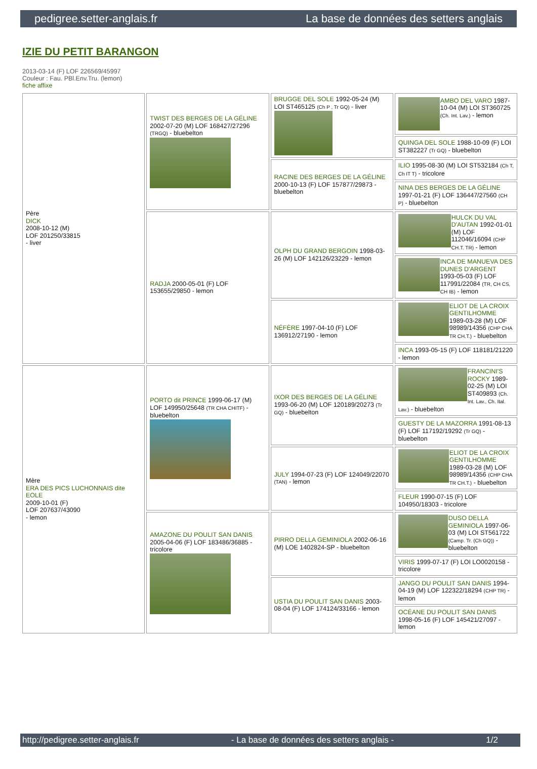pedigree.setter-anglais.fr La base de données des setters anglais
IZIE DU PETIT BARANGON
2013-03-14 (F) LOF 226569/45997
Couleur : Fau. PBl.Env.Tru. (lemon)
fiche affixe
| Père DICK 2008-10-12 (M) LOF 201250/33815 - liver | TWIST DES BERGES DE LA GÉLINE 2002-07-20 (M) LOF 168427/27296 (TRGQ) - bluebelton | BRUGGE DEL SOLE 1992-05-24 (M) LOI ST465125 (Ch P , Tr GQ) - liver | AMBO DEL VARO 1987-10-04 (M) LOI ST360725 (Ch. Int. Lav.) - lemon |
| | | | QUINGA DEL SOLE 1988-10-09 (F) LOI ST382227 (Tr GQ) - bluebelton |
| | | RACINE DES BERGES DE LA GÉLINE 2000-10-13 (F) LOF 157877/29873 - bluebelton | ILIO 1995-08-30 (M) LOI ST532184 (Ch T, Ch IT T) - tricolore |
| | | | NINA DES BERGES DE LA GÉLINE 1997-01-21 (F) LOF 136447/27560 (CH P) - bluebelton |
| | RADJA 2000-05-01 (F) LOF 153655/29850 - lemon | OLPH DU GRAND BERGOIN 1998-03-26 (M) LOF 142126/23229 - lemon | HULCK DU VAL D'AUTAN 1992-01-01 (M) LOF 112046/16094 (CHP CH.T. TR) - lemon |
| | | | INCA DE MANUEVA DES DUNES D'ARGENT 1993-05-03 (F) LOF 117991/22084 (TR, CH CS, CH IB) - lemon |
| | | NÉFÈRE 1997-04-10 (F) LOF 136912/27190 - lemon | ELIOT DE LA CROIX GENTILHOMME 1989-03-28 (M) LOF 98989/14356 (CHP CHA TR CH.T.) - bluebelton |
| | | | INCA 1993-05-15 (F) LOF 118181/21220 - lemon |
| Mère ERA DES PICS LUCHONNAIS dite EOLE 2009-10-01 (F) LOF 207637/43090 - lemon | PORTO dit PRINCE 1999-06-17 (M) LOF 149950/25648 (TR CHA CHITF) - bluebelton | IXOR DES BERGES DE LA GÉLINE 1993-06-20 (M) LOF 120189/20273 (Tr GQ) - bluebelton | FRANCINI'S ROCKY 1989-02-25 (M) LOI ST409893 (Ch. Int. Lav., Ch. Ital. Lav.) - bluebelton |
| | | | GUESTY DE LA MAZORRA 1991-08-13 (F) LOF 117192/19292 (Tr GQ) - bluebelton |
| | | JULY 1994-07-23 (F) LOF 124049/22070 (TAN) - lemon | ELIOT DE LA CROIX GENTILHOMME 1989-03-28 (M) LOF 98989/14356 (CHP CHA TR CH.T.) - bluebelton |
| | | | FLEUR 1990-07-15 (F) LOF 104950/18303 - tricolore |
| | AMAZONE DU POULIT SAN DANIS 2005-04-06 (F) LOF 183486/36885 - tricolore | PIRRO DELLA GEMINIOLA 2002-06-16 (M) LOE 1402824-SP - bluebelton | DUSO DELLA GEMINIOLA 1997-06-03 (M) LOI ST561722 (Camp. Tr. (Ch GQ)) - bluebelton |
| | | | VIRIS 1999-07-17 (F) LOI LO0020158 - tricolore |
| | | USTIA DU POULIT SAN DANIS 2003-08-04 (F) LOF 174124/33166 - lemon | JANGO DU POULIT SAN DANIS 1994-04-19 (M) LOF 122322/18294 (CHP TR) - lemon |
| | | | OCÉANE DU POULIT SAN DANIS 1998-05-16 (F) LOF 145421/27097 - lemon |
http://pedigree.setter-anglais.fr - La base de données des setters anglais - 1/2